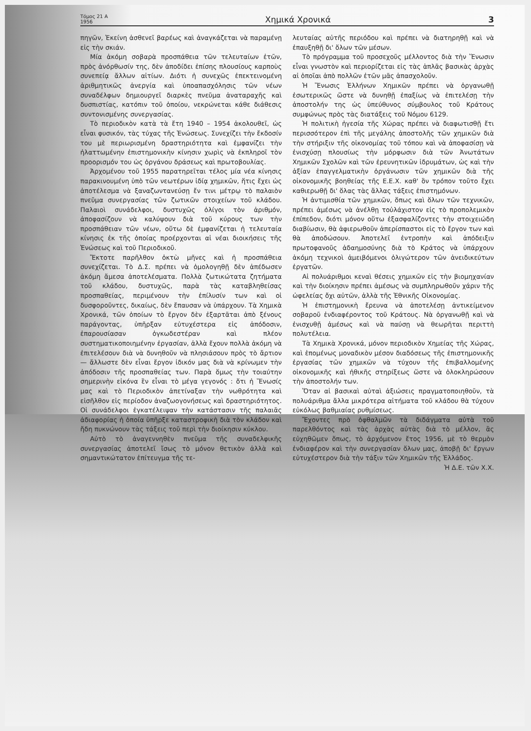Τόμος 21 Α
1956 Χημικά Χρονικά 3
πηγῶν, Ἐκείνη ἀσθενεῖ βαρέως καὶ ἀναγκάζεται νὰ παραμένῃ εἰς τὴν σκιάν.
Μία ἀκόμη σοβαρὰ προσπάθεια τῶν τελευταίων ἐτῶν, πρὸς ἀνόρθωσίν της, δὲν ἀποδίδει ἐπίσης πλουσίους καρποὺς συνεπείᾳ ἄλλων αἰτίων. Διότι ἡ συνεχῶς ἐπεκτεινομένη ἀριθμητικῶς ἀνεργία καὶ ὑποαπασχόλησις τῶν νέων συναδέλφων δημιουργεῖ διαρκὲς πνεῦμα ἀναταραχῆς καὶ δυσπιστίας, κατόπιν τοῦ ὁποίου, νεκρώνεται κάθε διάθεσις συντονισμένης συνεργασίας.
Τὸ περιοδικὸν κατὰ τὰ ἔτη 1940 – 1954 ἀκολουθεῖ, ὡς εἶναι φυσικόν, τὰς τύχας τῆς Ἑνώσεως. Συνεχίζει τὴν ἔκδοσίν του μὲ περιωρισμένη δραστηριότητα καὶ ἐμφανίζει τὴν ἠλαττωμένην ἐπιστημονικὴν κίνησιν χωρὶς νὰ ἐκπληροῖ τὸν προορισμόν του ὡς ὀργάνου δράσεως καὶ πρωτοβουλίας.
Ἀρχομένου τοῦ 1955 παρατηρεῖται τέλος μία νέα κίνησις παρακινουμένη ὑπὸ τῶν νεωτέρων ἰδίᾳ χημικῶν, ἥτις ἔχει ὡς ἀποτέλεσμα νὰ ξαναζωντανεύσῃ ἔν τινι μέτρῳ τὸ παλαιὸν πνεῦμα συνεργασίας τῶν ζωτικῶν στοιχείων τοῦ κλάδου. Παλαιοὶ συνάδελφοι, δυστυχῶς ὀλίγοι τὸν ἀριθμόν, ἀποφασίζουν νὰ καλύψουν διὰ τοῦ κύρους των τὴν προσπάθειαν τῶν νέων, οὕτω δὲ ἐμφανίζεται ἡ τελευταία κίνησις ἐκ τῆς ὁποίας προέρχονται αἱ νέαι διοικήσεις τῆς Ἑνώσεως καὶ τοῦ Περιοδικοῦ.
Ἔκτοτε παρῆλθον ὀκτὼ μῆνες καὶ ἡ προσπάθεια συνεχίζεται. Τὸ Δ.Σ. πρέπει νὰ ὁμολογηθῇ δὲν ἀπέδωσεν ἀκόμη ἄμεσα ἀποτελέσματα. Πολλὰ ζωτικώτατα ζητήματα τοῦ κλάδου, δυστυχῶς, παρὰ τὰς καταβληθείσας προσπαθείας, περιμένουν τὴν ἐπίλυσίν των καὶ οἱ δυσφοροῦντες, δικαίως, δὲν ἔπαυσαν νὰ ὑπάρχουν. Τὰ Χημικὰ Χρονικά, τῶν ὁποίων τὸ ἔργον δὲν ἐξαρτᾶται ἀπὸ ξένους παράγοντας, ὑπῆρξαν εὐτυχέστερα εἰς ἀπόδοσιν, ἐπαρουσίασαν ὀγκωδεστέραν καὶ πλέον συστηματικοποιημένην ἐργασίαν, ἀλλὰ ἔχουν πολλὰ ἀκόμη νὰ ἐπιτελέσουν διὰ νὰ δυνηθοῦν νὰ πλησιάσουν πρὸς τὸ ἄρτιον — ἄλλωστε δὲν εἶναι ἔργον ἰδικόν μας διὰ νὰ κρίνωμεν τὴν ἀπόδοσιν τῆς προσπαθείας των. Παρὰ ὅμως τὴν τοιαύτην σημερινὴν εἰκόνα ἓν εἶναι τὸ μέγα γεγονός : ὅτι ἡ Ἕνωσίς μας καὶ τὸ Περιοδικὸν ἀπετίναξαν τὴν νωθρότητα καὶ εἰσῆλθον εἰς περίοδον ἀναζωογονήσεως καὶ δραστηριότητος. Οἱ συνάδελφοι ἐγκατέλειψαν τὴν κατάστασιν τῆς παλαιᾶς ἀδιαφορίας ἡ ὁποία ὑπῆρξε καταστροφικὴ διὰ τὸν κλάδον καὶ ἤδη πυκνώνουν τὰς τάξεις τοῦ περὶ τὴν διοίκησιν κύκλου.
Αὐτὸ τὸ ἀναγεννηθὲν πνεῦμα τῆς συναδελφικῆς συνεργασίας ἀποτελεῖ ἴσως τὸ μόνον θετικὸν ἀλλὰ καὶ σημαντικώτατον ἐπίτευγμα τῆς τε-
λευταίας αὐτῆς περιόδου καὶ πρέπει νὰ διατηρηθῇ καὶ νὰ ἐπαυξηθῇ δι' ὅλων τῶν μέσων.
Τὸ πρόγραμμα τοῦ προσεχοῦς μέλλοντος διὰ τὴν Ἕνωσιν εἶναι γνωστὸν καὶ περιορίζεται εἰς τὰς ἁπλᾶς βασικὰς ἀρχὰς αἱ ὁποῖαι ἀπὸ πολλῶν ἐτῶν μᾶς ἀπασχολοῦν.
Ἡ Ἕνωσις Ἑλλήνων Χημικῶν πρέπει νὰ ὀργανωθῇ ἐσωτερικῶς ὥστε νὰ δυνηθῇ ἐπαξίως νὰ ἐπιτελέσῃ τὴν ἀποστολήν της ὡς ὑπεύθυνος σύμβουλος τοῦ Κράτους συμφώνως πρὸς τὰς διατάξεις τοῦ Νόμου 6129.
Ἡ πολιτικὴ ἡγεσία τῆς Χώρας πρέπει νὰ διαφωτισθῇ ἔτι περισσότερον ἐπὶ τῆς μεγάλης ἀποστολῆς τῶν χημικῶν διὰ τὴν στήριξιν τῆς οἰκονομίας τοῦ τόπου καὶ νὰ ἀποφασίσῃ νὰ ἐνισχύσῃ πλουσίως τὴν μόρφωσιν διὰ τῶν Ἀνωτάτων Χημικῶν Σχολῶν καὶ τῶν ἐρευνητικῶν ἱδρυμάτων, ὡς καὶ τὴν ἀξίαν ἐπαγγελματικὴν ὀργάνωσιν τῶν χημικῶν διὰ τῆς οἰκονομικῆς βοηθείας τῆς Ε.Ε.Χ. καθ' ὃν τρόπον τοῦτο ἔχει καθιερωθῇ δι' ὅλας τὰς ἄλλας τάξεις ἐπιστημόνων.
Ἡ ἀντιμισθία τῶν χημικῶν, ὅπως καὶ ὅλων τῶν τεχνικῶν, πρέπει ἀμέσως νὰ ἀνέλθῃ τοὐλάχιστον εἰς τὸ προπολεμικὸν ἐπίπεδον, διότι μόνον οὕτω ἐξασφαλίζοντες τὴν στοιχειώδη διαβίωσιν, θὰ ἀφιερωθοῦν ἀπερίσπαστοι εἰς τὸ ἔργον των καὶ θὰ ἀποδώσουν. Ἀποτελεῖ ἐντροπὴν καὶ ἀπόδειξιν πρωτοφανοῦς ἀδαημοσύνης διὰ τὸ Κράτος νὰ ὑπάρχουν ἀκόμη τεχνικοὶ ἀμειβόμενοι ὀλιγώτερον τῶν ἀνειδικεύτων ἐργατῶν.
Αἱ πολυάριθμοι κεναὶ θέσεις χημικῶν εἰς τὴν βιομηχανίαν καὶ τὴν διοίκησιν πρέπει ἀμέσως νὰ συμπληρωθοῦν χάριν τῆς ὠφελείας ὄχι αὐτῶν, ἀλλὰ τῆς Ἐθνικῆς Οἰκονομίας.
Ἡ ἐπιστημονικὴ ἔρευνα νὰ ἀποτελέσῃ ἀντικείμενον σοβαροῦ ἐνδιαφέροντος τοῦ Κράτους. Νὰ ὀργανωθῇ καὶ νὰ ἐνισχυθῇ ἀμέσως καὶ νὰ παύσῃ νὰ θεωρῆται περιττὴ πολυτέλεια.
Τὰ Χημικὰ Χρονικά, μόνον περιοδικὸν Χημείας τῆς Χώρας, καὶ ἑπομένως μοναδικὸν μέσον διαδόσεως τῆς ἐπιστημονικῆς ἐργασίας τῶν χημικῶν νὰ τύχουν τῆς ἐπιβαλλομένης οἰκονομικῆς καὶ ἠθικῆς στηρίξεως ὥστε νὰ ὁλοκληρώσουν τὴν ἀποστολήν των.
Ὅταν αἱ βασικαὶ αὐταὶ ἀξιώσεις πραγματοποιηθοῦν, τὰ πολυάριθμα ἄλλα μικρότερα αἰτήματα τοῦ κλάδου θὰ τύχουν εὐκόλως βαθμιαίας ρυθμίσεως.
Ἔχοντες πρὸ ὀφθαλμῶν τὰ διδάγματα αὐτὰ τοῦ παρελθόντος καὶ τὰς ἀρχὰς αὐτὰς διὰ τὸ μέλλον, ἂς εὐχηθῶμεν ὅπως, τὸ ἀρχόμενον ἔτος 1956, μὲ τὸ θερμὸν ἐνδιαφέρον καὶ τὴν συνεργασίαν ὅλων μας, ἀποβῇ δι' ἔργων εὐτυχέστερον διὰ τὴν τάξιν τῶν Χημικῶν τῆς Ἑλλάδος.
Ἡ Δ.Ε. τῶν Χ.Χ.